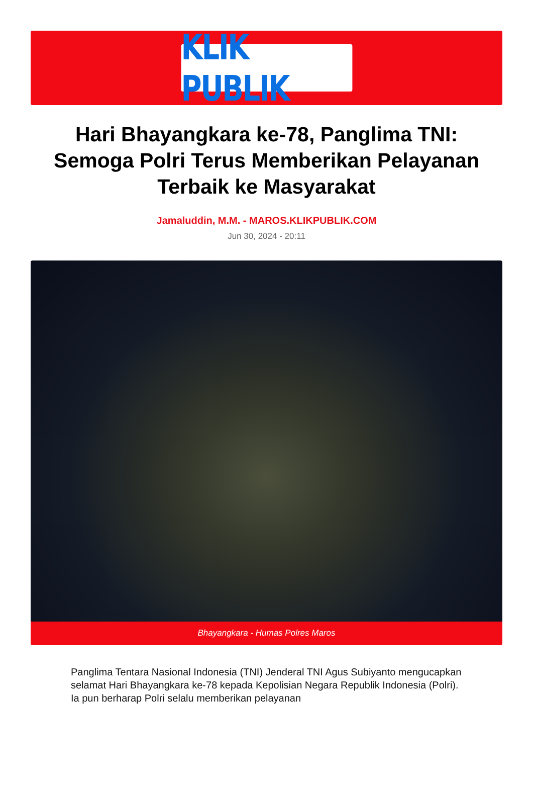KLIK PUBLIK
Hari Bhayangkara ke-78, Panglima TNI: Semoga Polri Terus Memberikan Pelayanan Terbaik ke Masyarakat
Jamaluddin, M.M. - MAROS.KLIKPUBLIK.COM
Jun 30, 2024 - 20:11
Bhayangkara - Humas Polres Maros
Panglima Tentara Nasional Indonesia (TNI) Jenderal TNI Agus Subiyanto mengucapkan selamat Hari Bhayangkara ke-78 kepada Kepolisian Negara Republik Indonesia (Polri). Ia pun berharap Polri selalu memberikan pelayanan